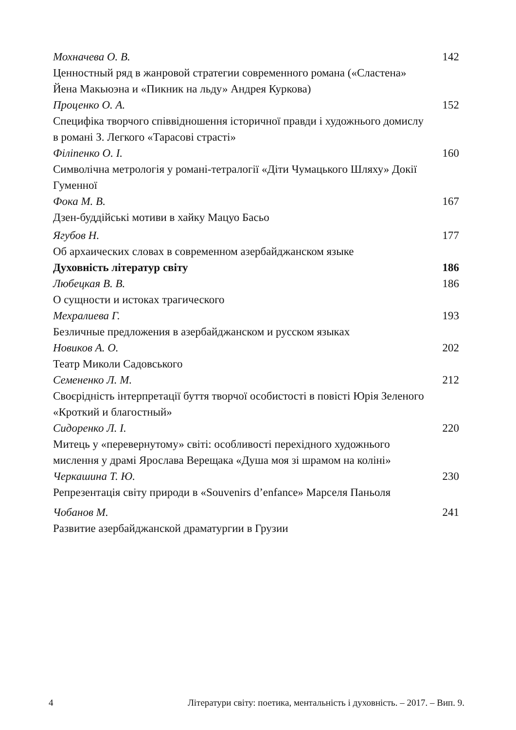Мохначева О. В. 142
Ценностный ряд в жанровой стратегии современного романа («Сластена» Йена Макьюэна и «Пикник на льду» Андрея Куркова)
Проценко О. А. 152
Специфіка творчого співвідношення історичної правди і художнього домислу в романі З. Легкого «Тарасові страсті»
Філіпенко О. І. 160
Символічна метрологія у романі-тетралогії «Діти Чумацького Шляху» Докії Гуменної
Фока М. В. 167
Дзен-буддійські мотиви в хайку Мацуо Басьо
Ягубов Н. 177
Об архаических словах в современном азербайджанском языке
Духовність літератур світу 186
Любецкая В. В. 186
О сущности и истоках трагического
Мехралиева Г. 193
Безличные предложения в азербайджанском и русском языках
Новиков А. О. 202
Театр Миколи Садовського
Семененко Л. М. 212
Своєрідність інтерпретації буття творчої особистості в повісті Юрія Зеленого «Кроткий и благостный»
Сидоренко Л. І. 220
Митець у «перевернутому» світі: особливості перехідного художнього мислення у драмі Ярослава Верещака «Душа моя зі шрамом на коліні»
Черкашина Т. Ю. 230
Репрезентація світу природи в «Souvenirs d’enfance» Марселя Паньоля
Чобанов М. 241
Развитие азербайджанской драматургии в Грузии
4 Літератури світу: поетика, ментальність і духовність. – 2017. – Вип. 9.